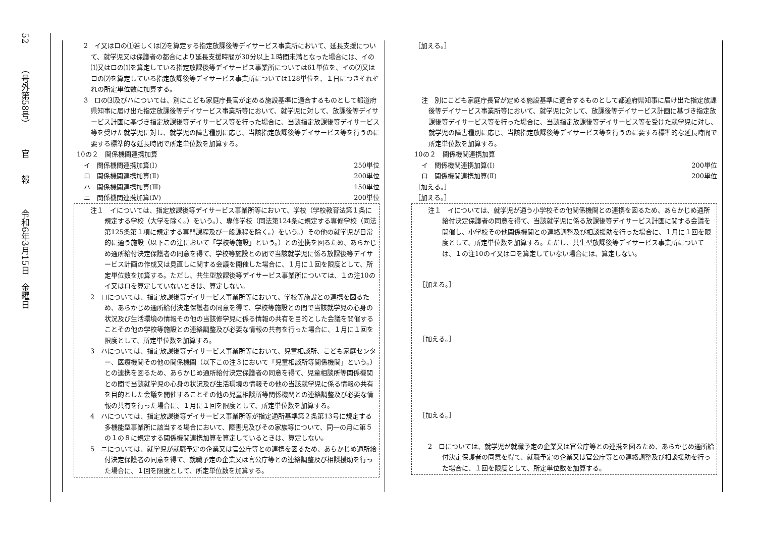52　　　（号外第58号）　　　官　　報　　　令和6年3月15日　金曜日
2　イ又はロの⑴若しくは⑵を算定する指定放課後等デイサービス事業所において、延長支援について、就学児又は保護者の都合により延長支援時間が30分以上１時間未満となった場合には、イの⑴又はロの⑴を算定している指定放課後等デイサービス事業所については61単位を、イの⑵又はロの⑵を算定している指定放課後等デイサービス事業所については128単位を、１日につきそれぞれの所定単位数に加算する。
3　ロの⑶及びハについては、別にこども家庭庁長官が定める施設基準に適合するものとして都道府県知事に届け出た指定放課後等デイサービス事業所等において、就学児に対して、放課後等デイサービス計画に基づき指定放課後等デイサービス等を行った場合に、当該指定放課後等デイサービス等を受けた就学児に対し、就学児の障害種別に応じ、当該指定放課後等デイサービス等を行うのに要する標準的な延長時間で所定単位数を加算する。
10の２　関係機関連携加算
イ　関係機関連携加算(Ⅰ) 250単位
ロ　関係機関連携加算(Ⅱ) 200単位
ハ　関係機関連携加算(Ⅲ) 150単位
ニ　関係機関連携加算(Ⅳ) 200単位
注１　イについては、指定放課後等デイサービス事業所等において、学校（学校教育法第１条に規定する学校（大学を除く。）をいう。）、専修学校（同法第124条に規定する専修学校（同法第125条第１項に規定する専門課程及び一般課程を除く。）をいう。）その他の就学児が日常的に通う施設（以下この注において「学校等施設」という。）との連携を図るため、あらかじめ通所給付決定保護者の同意を得て、学校等施設との間で当該就学児に係る放課後等デイサービス計画の作成又は見直しに関する会議を開催した場合に、１月に１回を限度として、所定単位数を加算する。ただし、共生型放課後等デイサービス事業所については、１の注10のイ又はロを算定していないときは、算定しない。
2　ロについては、指定放課後等デイサービス事業所等において、学校等施設との連携を図るため、あらかじめ通所給付決定保護者の同意を得て、学校等施設との間で当該就学児の心身の状況及び生活環境の情報その他の当該修学児に係る情報の共有を目的とした会議を開催することその他の学校等施設との連絡調整及び必要な情報の共有を行った場合に、１月に１回を限度として、所定単位数を加算する。
3　ハについては、指定放課後等デイサービス事業所等において、児童相談所、こども家庭センター、医療機関その他の関係機関（以下この注３において「児童相談所等関係機関」という。）との連携を図るため、あらかじめ通所給付決定保護者の同意を得て、児童相談所等関係機関との間で当該就学児の心身の状況及び生活環境の情報その他の当該就学児に係る情報の共有を目的とした会議を開催することその他の児童相談所等関係機関との連絡調整及び必要な情報の共有を行った場合に、１月に１回を限度として、所定単位数を加算する。
4　ハについては、指定放課後等デイサービス事業所等が指定通所基準第２条第13号に規定する多機能型事業所に該当する場合において、障害児及びその家族等について、同一の月に第５の１の８に規定する関係機関連携加算を算定しているときは、算定しない。
5　ニについては、就学児が就職予定の企業又は官公庁等との連携を図るため、あらかじめ通所給付決定保護者の同意を得て、就職予定の企業又は官公庁等との連絡調整及び相談援助を行った場合に、１回を限度として、所定単位数を加算する。
［加える。］
注　別にこども家庭庁長官が定める施設基準に適合するものとして都道府県知事に届け出た指定放課後等デイサービス事業所等において、就学児に対して、放課後等デイサービス計画に基づき指定放課後等デイサービス等を行った場合に、当該指定放課後等デイサービス等を受けた就学児に対し、就学児の障害種別に応じ、当該指定放課後等デイサービス等を行うのに要する標準的な延長時間で所定単位数を加算する。
10の２　関係機関連携加算
イ　関係機関連携加算(Ⅰ) 200単位
ロ　関係機関連携加算(Ⅱ) 200単位
［加える。］
［加える。］
注１　イについては、就学児が通う小学校その他関係機関との連携を図るため、あらかじめ通所給付決定保護者の同意を得て、当該就学児に係る放課後等デイサービス計画に関する会議を開催し、小学校その他関係機関との連絡調整及び相談援助を行った場合に、１月に１回を限度として、所定単位数を加算する。ただし、共生型放課後等デイサービス事業所については、１の注10のイ又はロを算定していない場合には、算定しない。
［加える。］
［加える。］
［加える。］
2　ロについては、就学児が就職予定の企業又は官公庁等との連携を図るため、あらかじめ通所給付決定保護者の同意を得て、就職予定の企業又は官公庁等との連絡調整及び相談援助を行った場合に、１回を限度として、所定単位数を加算する。